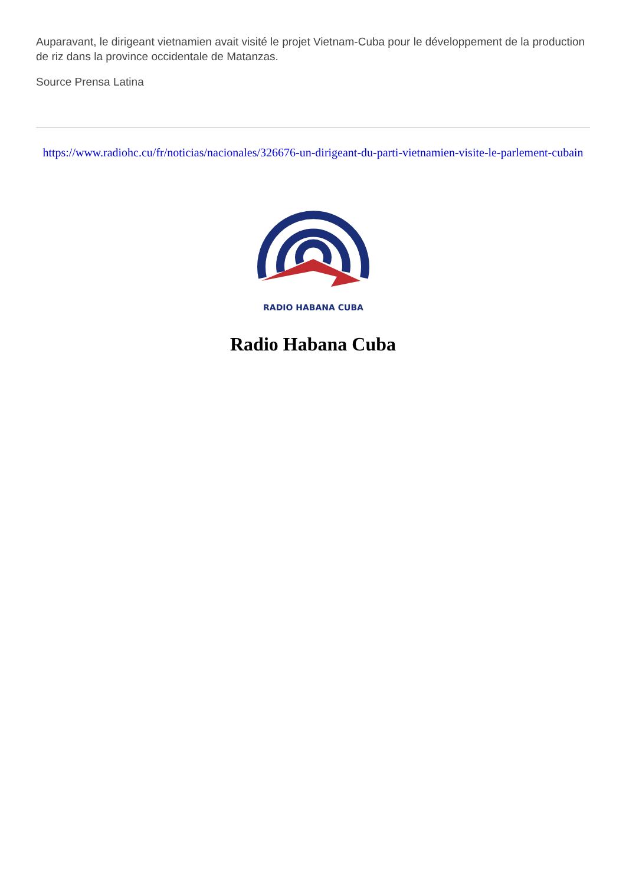Auparavant, le dirigeant vietnamien avait visité le projet Vietnam-Cuba pour le développement de la production de riz dans la province occidentale de Matanzas.
Source Prensa Latina
https://www.radiohc.cu/fr/noticias/nacionales/326676-un-dirigeant-du-parti-vietnamien-visite-le-parlement-cubain
RADIO HABANA CUBA
Radio Habana Cuba